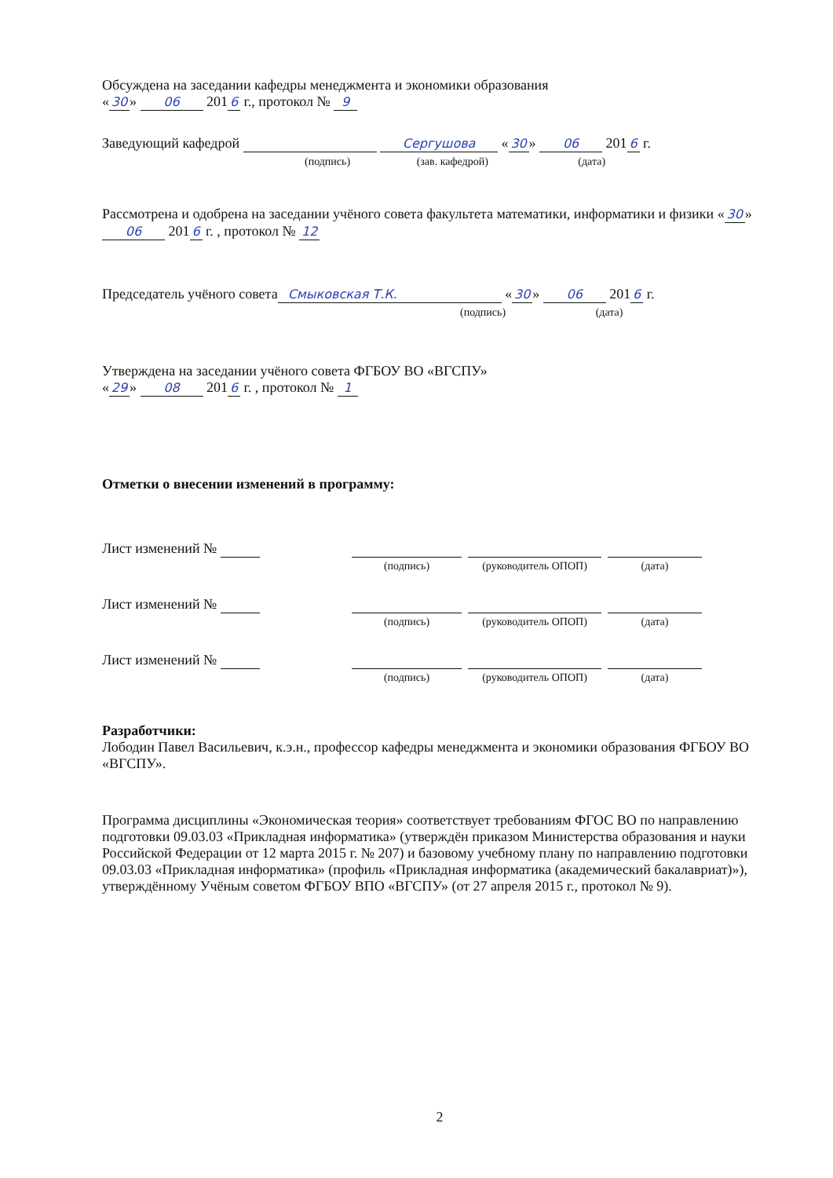Обсуждена на заседании кафедры менеджмента и экономики образования
« 30 » 06 201 6 г., протокол № 9
Заведующий кафедрой Сергушова « 30 » 06 201 6 г.
(подпись) (зав. кафедрой) (дата)
Рассмотрена и одобрена на заседании учёного совета факультета математики, информатики и физики « 30 » 06 201 6 г. , протокол № 12
Председатель учёного совета Смыковская Т.К. « 30 » 06 201 6 г.
(подпись) (дата)
Утверждена на заседании учёного совета ФГБОУ ВО «ВГСПУ»
« 29 » 08 201 6 г. , протокол № 1
Отметки о внесении изменений в программу:
| Лист изменений № | | | |
| | (подпись) | (руководитель ОПОП) | (дата) |
| Лист изменений № | | | |
| | (подпись) | (руководитель ОПОП) | (дата) |
| Лист изменений № | | | |
| | (подпись) | (руководитель ОПОП) | (дата) |
Разработчики:
Лободин Павел Васильевич, к.э.н., профессор кафедры менеджмента и экономики образования ФГБОУ ВО «ВГСПУ».
Программа дисциплины «Экономическая теория» соответствует требованиям ФГОС ВО по направлению подготовки 09.03.03 «Прикладная информатика» (утверждён приказом Министерства образования и науки Российской Федерации от 12 марта 2015 г. № 207) и базовому учебному плану по направлению подготовки 09.03.03 «Прикладная информатика» (профиль «Прикладная информатика (академический бакалавриат)»), утверждённому Учёным советом ФГБОУ ВПО «ВГСПУ» (от 27 апреля 2015 г., протокол № 9).
2